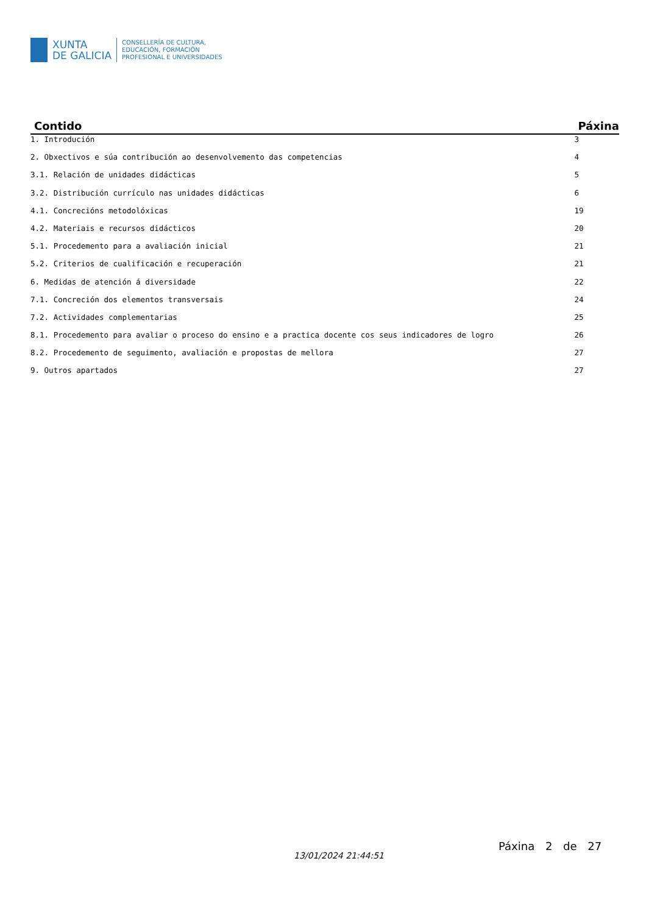XUNTA
DE GALICIA
CONSELLERÍA DE CULTURA,
EDUCACIÓN, FORMACIÓN
PROFESIONAL E UNIVERSIDADES
| Contido | Páxina |
| --- | --- |
| 1. Introdución | 3 |
| 2. Obxectivos e súa contribución ao desenvolvemento das competencias | 4 |
| 3.1. Relación de unidades didácticas | 5 |
| 3.2. Distribución currículo nas unidades didácticas | 6 |
| 4.1. Concrecións metodolóxicas | 19 |
| 4.2. Materiais e recursos didácticos | 20 |
| 5.1. Procedemento para a avaliación inicial | 21 |
| 5.2. Criterios de cualificación e recuperación | 21 |
| 6. Medidas de atención á diversidade | 22 |
| 7.1. Concreción dos elementos transversais | 24 |
| 7.2. Actividades complementarias | 25 |
| 8.1. Procedemento para avaliar o proceso do ensino e a practica docente cos seus indicadores de logro | 26 |
| 8.2. Procedemento de seguimento, avaliación e propostas de mellora | 27 |
| 9. Outros apartados | 27 |
13/01/2024 21:44:51
Páxina 2 de 27